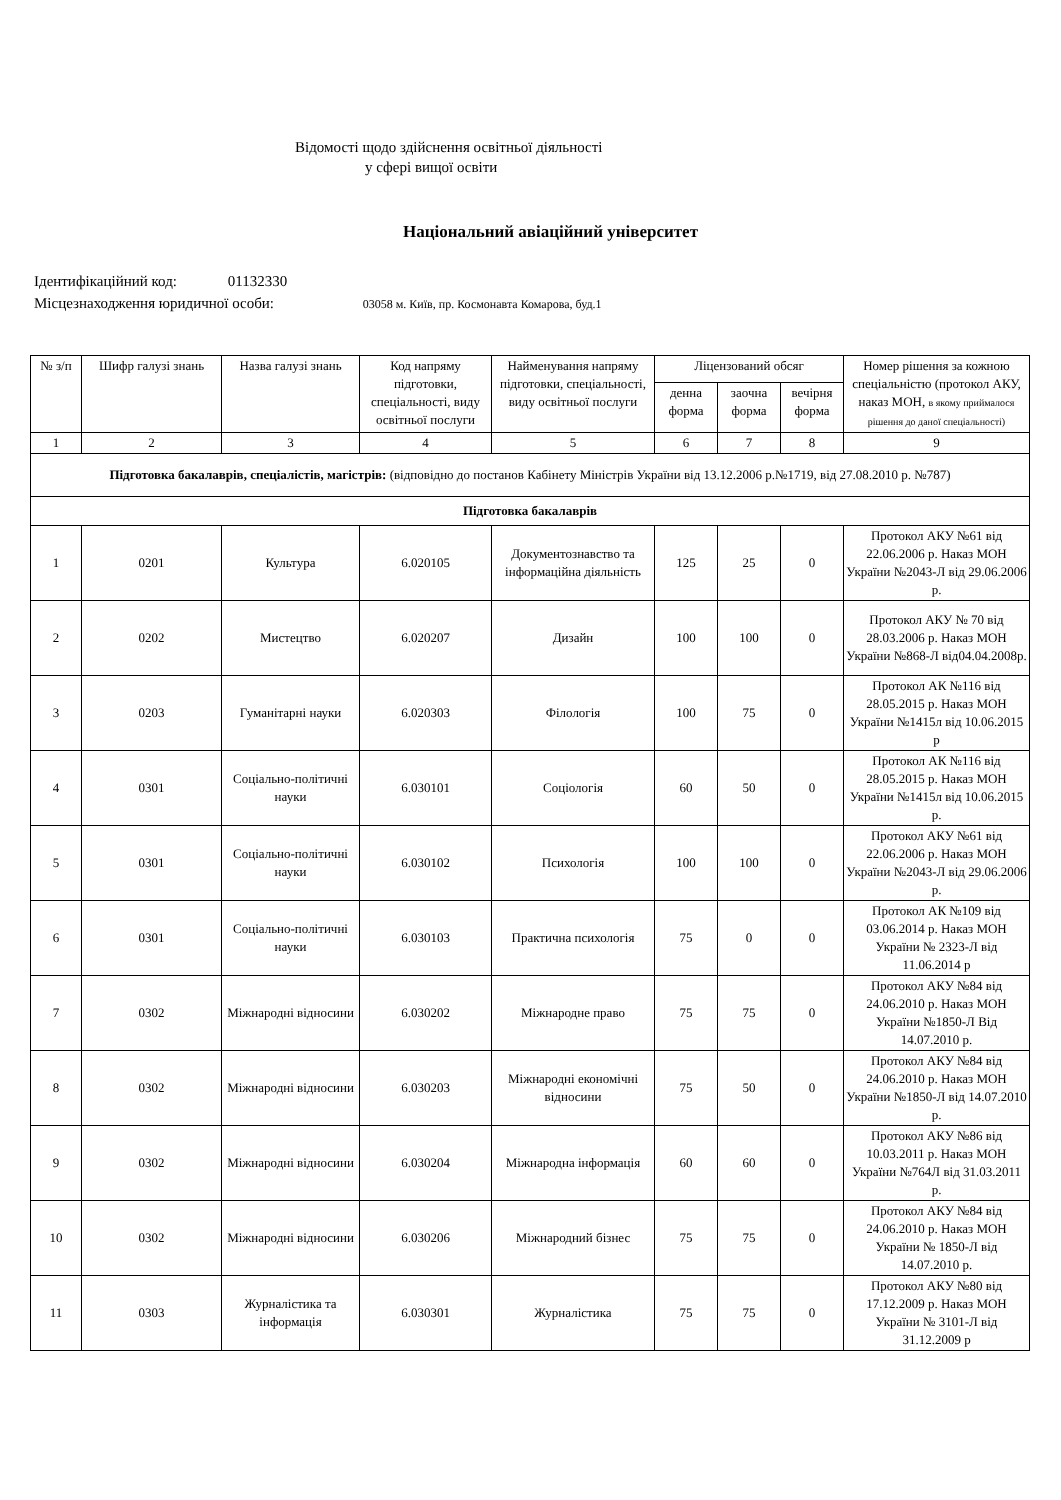Відомості щодо здійснення освітньої діяльності
у сфері вищої освіти
Національний авіаційний університет
Ідентифікаційний код: 01132330
Місцезнаходження юридичної особи: 03058 м. Київ, пр. Космонавта Комарова, буд.1
| № з/п | Шифр галузі знань | Назва галузі знань | Код напряму підготовки, спеціальності, виду освітньої послуги | Найменування напряму підготовки, спеціальності, виду освітньої послуги | Ліцензований обсяг | | | Номер рішення за кожною спеціальністю (протокол АКУ, наказ МОН, в якому приймалося рішення до даної спеціальності) |
| --- | --- | --- | --- | --- | --- | --- | --- | --- |
| | | | | | денна форма | заочна форма | вечірня форма | |
| 1 | 2 | 3 | 4 | 5 | 6 | 7 | 8 | 9 |
| Підготовка бакалаврів, спеціалістів, магістрів: (відповідно до постанов Кабінету Міністрів України від 13.12.2006 р.№1719, від 27.08.2010 р. №787) | | | | | | | | |
| Підготовка бакалаврів | | | | | | | | |
| 1 | 0201 | Культура | 6.020105 | Документознавство та інформаційна діяльність | 125 | 25 | 0 | Протокол АКУ №61 від 22.06.2006 р. Наказ МОН України №2043-Л від 29.06.2006 р. |
| 2 | 0202 | Мистецтво | 6.020207 | Дизайн | 100 | 100 | 0 | Протокол АКУ № 70 від 28.03.2006 р. Наказ МОН України №868-Л від04.04.2008р. |
| 3 | 0203 | Гуманітарні науки | 6.020303 | Філологія | 100 | 75 | 0 | Протокол АК №116 від 28.05.2015 р. Наказ МОН України №1415л від 10.06.2015 р |
| 4 | 0301 | Соціально-політичні науки | 6.030101 | Соціологія | 60 | 50 | 0 | Протокол АК №116 від 28.05.2015 р. Наказ МОН України №1415л від 10.06.2015 р. |
| 5 | 0301 | Соціально-політичні науки | 6.030102 | Психологія | 100 | 100 | 0 | Протокол АКУ №61 від 22.06.2006 р. Наказ МОН України №2043-Л від 29.06.2006 р. |
| 6 | 0301 | Соціально-політичні науки | 6.030103 | Практична психологія | 75 | 0 | 0 | Протокол АК №109 від 03.06.2014 р. Наказ МОН України № 2323-Л від 11.06.2014 р |
| 7 | 0302 | Міжнародні відносини | 6.030202 | Міжнародне право | 75 | 75 | 0 | Протокол АКУ №84 від 24.06.2010 р. Наказ МОН України №1850-Л Від 14.07.2010 р. |
| 8 | 0302 | Міжнародні відносини | 6.030203 | Міжнародні економічні відносини | 75 | 50 | 0 | Протокол АКУ №84 від 24.06.2010 р. Наказ МОН України №1850-Л від 14.07.2010 р. |
| 9 | 0302 | Міжнародні відносини | 6.030204 | Міжнародна інформація | 60 | 60 | 0 | Протокол АКУ №86 від 10.03.2011 р. Наказ МОН України №764Л від 31.03.2011 р. |
| 10 | 0302 | Міжнародні відносини | 6.030206 | Міжнародний бізнес | 75 | 75 | 0 | Протокол АКУ №84 від 24.06.2010 р. Наказ МОН України № 1850-Л від 14.07.2010 р. |
| 11 | 0303 | Журналістика та інформація | 6.030301 | Журналістика | 75 | 75 | 0 | Протокол АКУ №80 від 17.12.2009 р. Наказ МОН України № 3101-Л від 31.12.2009 р |